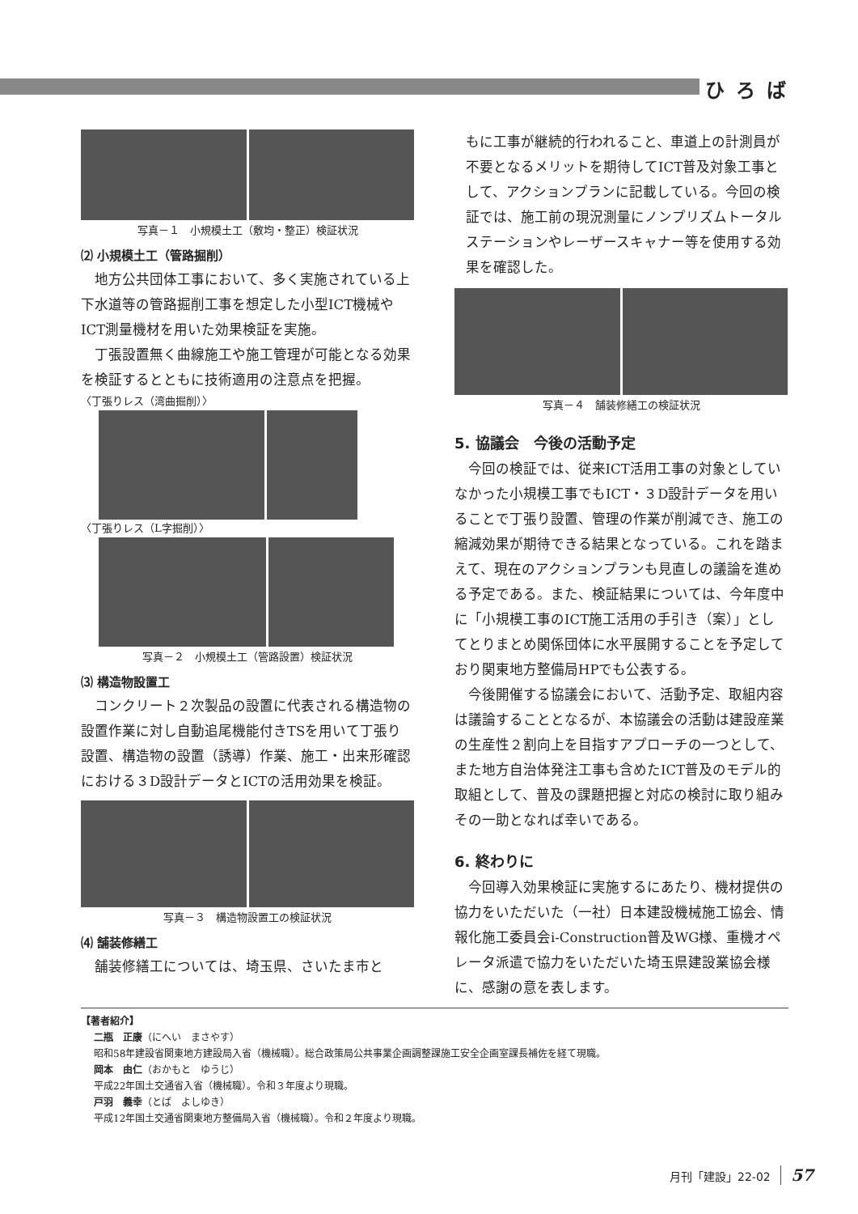ひろば
写真－１　小規模土工（敷均・整正）検証状況
⑵ 小規模土工（管路掘削）
地方公共団体工事において、多く実施されている上下水道等の管路掘削工事を想定した小型ICT機械やICT測量機材を用いた効果検証を実施。
丁張設置無く曲線施工や施工管理が可能となる効果を検証するとともに技術適用の注意点を把握。
〈丁張りレス（湾曲掘削）〉
〈丁張りレス（L字掘削）〉
写真－２　小規模土工（管路設置）検証状況
⑶ 構造物設置工
コンクリート２次製品の設置に代表される構造物の設置作業に対し自動追尾機能付きTSを用いて丁張り設置、構造物の設置（誘導）作業、施工・出来形確認における３D設計データとICTの活用効果を検証。
写真－３　構造物設置工の検証状況
⑷ 舗装修繕工
舗装修繕工については、埼玉県、さいたま市と
もに工事が継続的行われること、車道上の計測員が不要となるメリットを期待してICT普及対象工事として、アクションプランに記載している。今回の検証では、施工前の現況測量にノンプリズムトータルステーションやレーザースキャナー等を使用する効果を確認した。
写真－４　舗装修繕工の検証状況
5. 協議会　今後の活動予定
今回の検証では、従来ICT活用工事の対象としていなかった小規模工事でもICT・３D設計データを用いることで丁張り設置、管理の作業が削減でき、施工の縮減効果が期待できる結果となっている。これを踏まえて、現在のアクションプランも見直しの議論を進める予定である。また、検証結果については、今年度中に「小規模工事のICT施工活用の手引き（案）」としてとりまとめ関係団体に水平展開することを予定しており関東地方整備局HPでも公表する。
今後開催する協議会において、活動予定、取組内容は議論することとなるが、本協議会の活動は建設産業の生産性２割向上を目指すアプローチの一つとして、また地方自治体発注工事も含めたICT普及のモデル的取組として、普及の課題把握と対応の検討に取り組みその一助となれば幸いである。
6. 終わりに
今回導入効果検証に実施するにあたり、機材提供の協力をいただいた（一社）日本建設機械施工協会、情報化施工委員会i-Construction普及WG様、重機オペレータ派遣で協力をいただいた埼玉県建設業協会様に、感謝の意を表します。
【著者紹介】
二瓶　正康（にへい　まさやす）
昭和58年建設省関東地方建設局入省（機械職）。総合政策局公共事業企画調整課施工安全企画室課長補佐を経て現職。
岡本　由仁（おかもと　ゆうじ）
平成22年国土交通省入省（機械職）。令和３年度より現職。
戸羽　義幸（とば　よしゆき）
平成12年国土交通省関東地方整備局入省（機械職）。令和２年度より現職。
月刊「建設」22-02 57